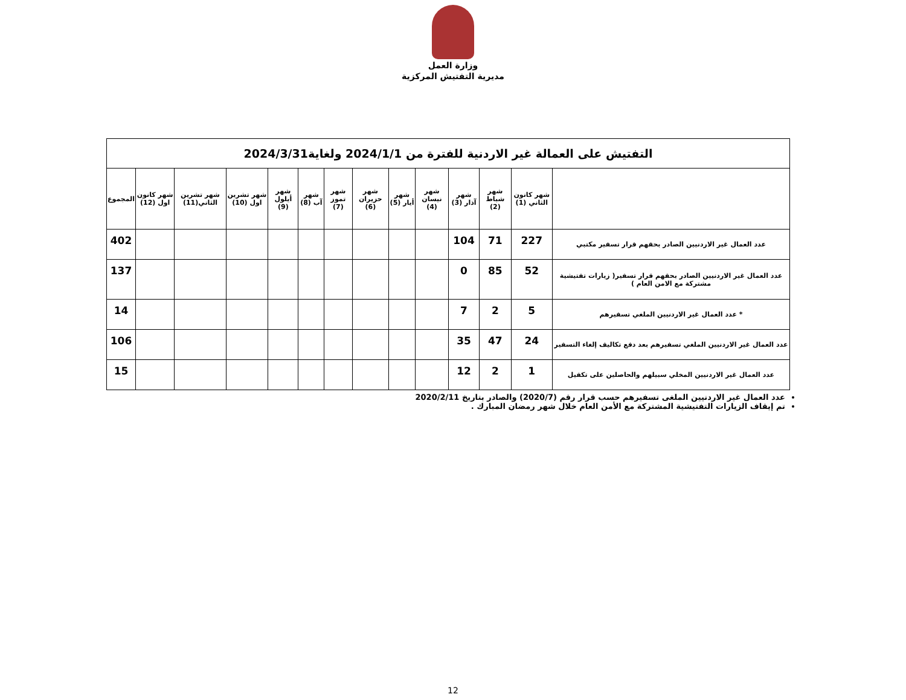وزارة العمل
مديرية التفتيش المركزية
| التفتيش على العمالة غير الاردنية للفترة من 2024/1/1 ولغاية2024/3/31 | | | | | | | | | | | | | |
| | شهر كانون الثاني (1) | شهر شباط (2) | شهر آذار (3) | شهر نيسان (4) | شهر أيار (5) | شهر حزيران (6) | شهر تموز (7) | شهر آب (8) | شهر أيلول (9) | شهر تشرين اول (10) | شهر تشرين الثاني(11) | شهر كانون اول (12) | المجموع |
| عدد العمال غير الاردنيين الصادر بحقهم قرار تسفير مكتبي | 227 | 71 | 104 | | | | | | | | | | 402 |
| عدد العمال غير الاردنيين الصادر بحقهم قرار تسفير( زيارات تفتيشية مشتركة مع الامن العام ) | 52 | 85 | 0 | | | | | | | | | | 137 |
| * عدد العمال غير الاردنيين الملغي تسفيرهم | 5 | 2 | 7 | | | | | | | | | | 14 |
| عدد العمال غير الاردنيين الملغي تسفيرهم بعد دفع تكاليف إلغاء التسفير | 24 | 47 | 35 | | | | | | | | | | 106 |
| عدد العمال غير الاردنيين المخلي سبيلهم والحاصلين على تكفيل | 1 | 2 | 12 | | | | | | | | | | 15 |
عدد العمال غير الاردنيين الملغى تسفيرهم حسب قرار رقم (2020/7) والصادر بتاريخ 2020/2/11
تم إيقاف الزيارات التفتيشية المشتركة مع الأمن العام خلال شهر رمضان المبارك .
12